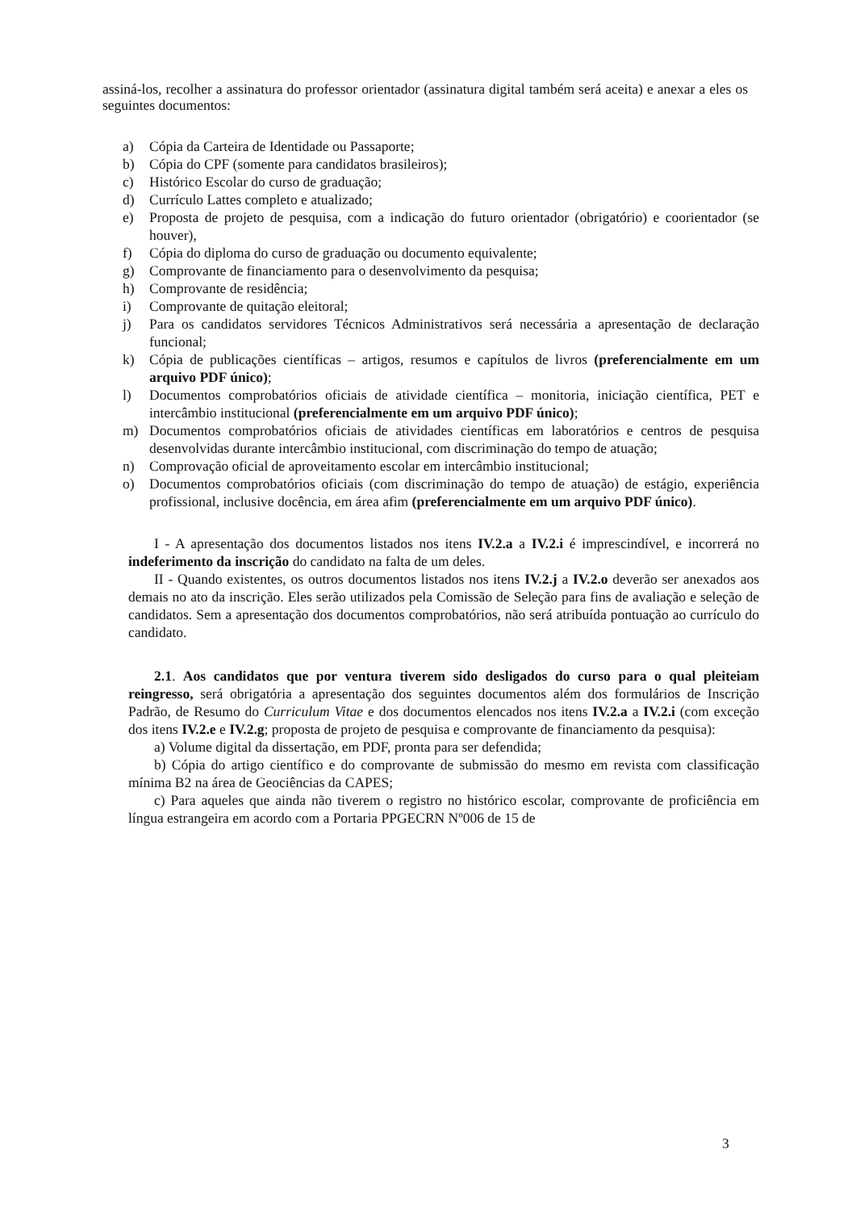assiná-los, recolher a assinatura do professor orientador (assinatura digital também será aceita) e anexar a eles os seguintes documentos:
a) Cópia da Carteira de Identidade ou Passaporte;
b) Cópia do CPF (somente para candidatos brasileiros);
c) Histórico Escolar do curso de graduação;
d) Currículo Lattes completo e atualizado;
e) Proposta de projeto de pesquisa, com a indicação do futuro orientador (obrigatório) e coorientador (se houver),
f) Cópia do diploma do curso de graduação ou documento equivalente;
g) Comprovante de financiamento para o desenvolvimento da pesquisa;
h) Comprovante de residência;
i) Comprovante de quitação eleitoral;
j) Para os candidatos servidores Técnicos Administrativos será necessária a apresentação de declaração funcional;
k) Cópia de publicações científicas – artigos, resumos e capítulos de livros (preferencialmente em um arquivo PDF único);
l) Documentos comprobatórios oficiais de atividade científica – monitoria, iniciação científica, PET e intercâmbio institucional (preferencialmente em um arquivo PDF único);
m) Documentos comprobatórios oficiais de atividades científicas em laboratórios e centros de pesquisa desenvolvidas durante intercâmbio institucional, com discriminação do tempo de atuação;
n) Comprovação oficial de aproveitamento escolar em intercâmbio institucional;
o) Documentos comprobatórios oficiais (com discriminação do tempo de atuação) de estágio, experiência profissional, inclusive docência, em área afim (preferencialmente em um arquivo PDF único).
I - A apresentação dos documentos listados nos itens IV.2.a a IV.2.i é imprescindível, e incorrerá no indeferimento da inscrição do candidato na falta de um deles.
II - Quando existentes, os outros documentos listados nos itens IV.2.j a IV.2.o deverão ser anexados aos demais no ato da inscrição. Eles serão utilizados pela Comissão de Seleção para fins de avaliação e seleção de candidatos. Sem a apresentação dos documentos comprobatórios, não será atribuída pontuação ao currículo do candidato.
2.1. Aos candidatos que por ventura tiverem sido desligados do curso para o qual pleiteiam reingresso, será obrigatória a apresentação dos seguintes documentos além dos formulários de Inscrição Padrão, de Resumo do Curriculum Vitae e dos documentos elencados nos itens IV.2.a a IV.2.i (com exceção dos itens IV.2.e e IV.2.g; proposta de projeto de pesquisa e comprovante de financiamento da pesquisa):
a) Volume digital da dissertação, em PDF, pronta para ser defendida;
b) Cópia do artigo científico e do comprovante de submissão do mesmo em revista com classificação mínima B2 na área de Geociências da CAPES;
c) Para aqueles que ainda não tiverem o registro no histórico escolar, comprovante de proficiência em língua estrangeira em acordo com a Portaria PPGECRN Nº006 de 15 de
3